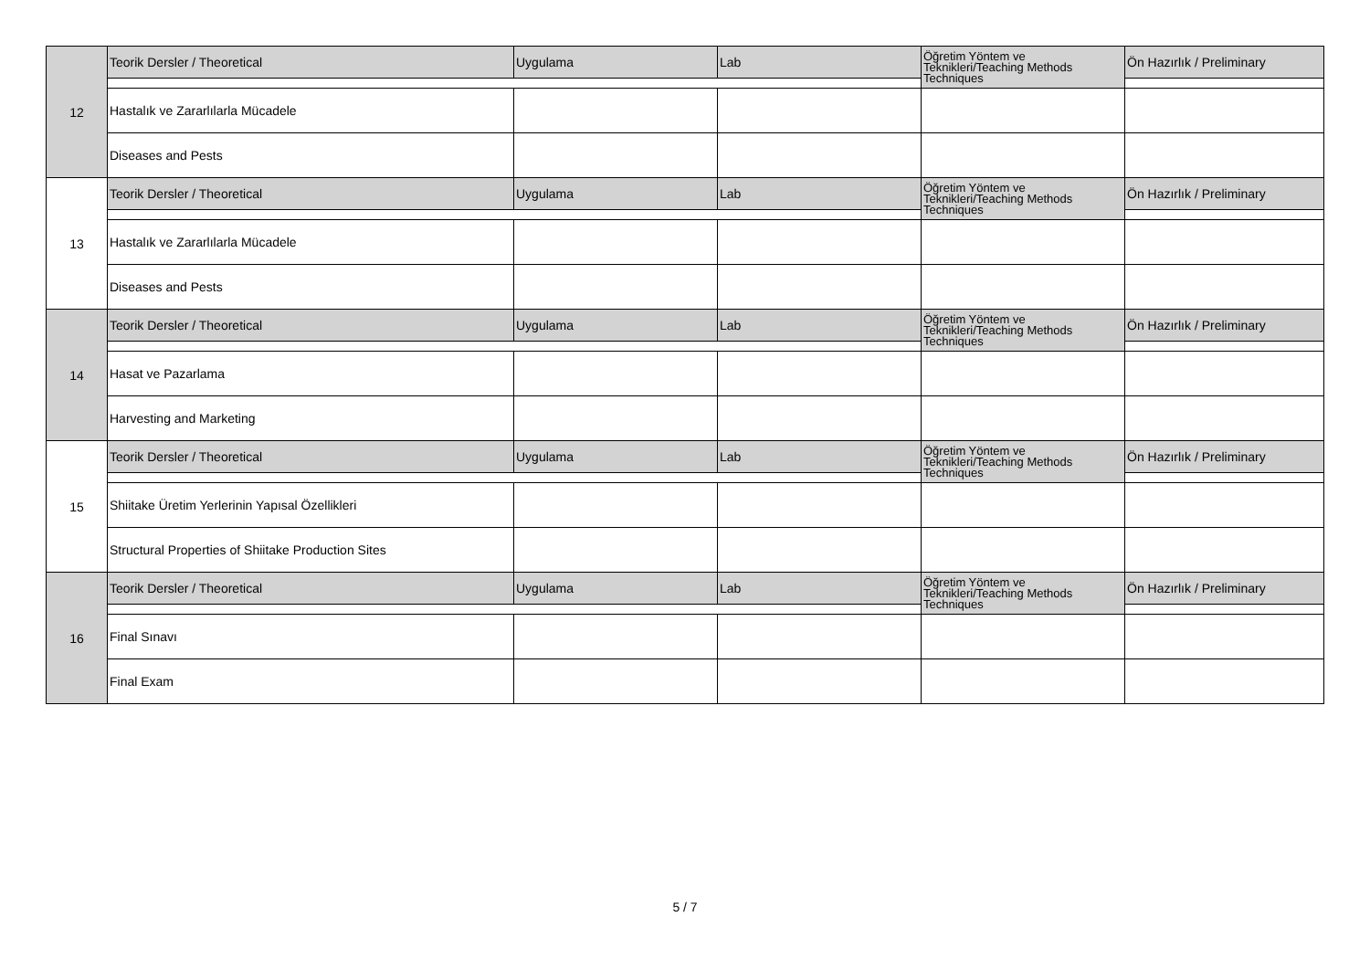| 12 | Teorik Dersler / Theoretical | Uygulama | Lab | Öğretim Yöntem ve Teknikleri/Teaching Methods Techniques | Ön Hazırlık / Preliminary |
| | Hastalık ve Zararlılarla Mücadele | | | | |
| | Diseases and Pests | | | | |
| 13 | Teorik Dersler / Theoretical | Uygulama | Lab | Öğretim Yöntem ve Teknikleri/Teaching Methods Techniques | Ön Hazırlık / Preliminary |
| | Hastalık ve Zararlılarla Mücadele | | | | |
| | Diseases and Pests | | | | |
| 14 | Teorik Dersler / Theoretical | Uygulama | Lab | Öğretim Yöntem ve Teknikleri/Teaching Methods Techniques | Ön Hazırlık / Preliminary |
| | Hasat ve Pazarlama | | | | |
| | Harvesting and Marketing | | | | |
| 15 | Teorik Dersler / Theoretical | Uygulama | Lab | Öğretim Yöntem ve Teknikleri/Teaching Methods Techniques | Ön Hazırlık / Preliminary |
| | Shiitake Üretim Yerlerinin Yapısal Özellikleri | | | | |
| | Structural Properties of Shiitake Production Sites | | | | |
| 16 | Teorik Dersler / Theoretical | Uygulama | Lab | Öğretim Yöntem ve Teknikleri/Teaching Methods Techniques | Ön Hazırlık / Preliminary |
| | Final Sınavı | | | | |
| | Final Exam | | | | |
5 / 7